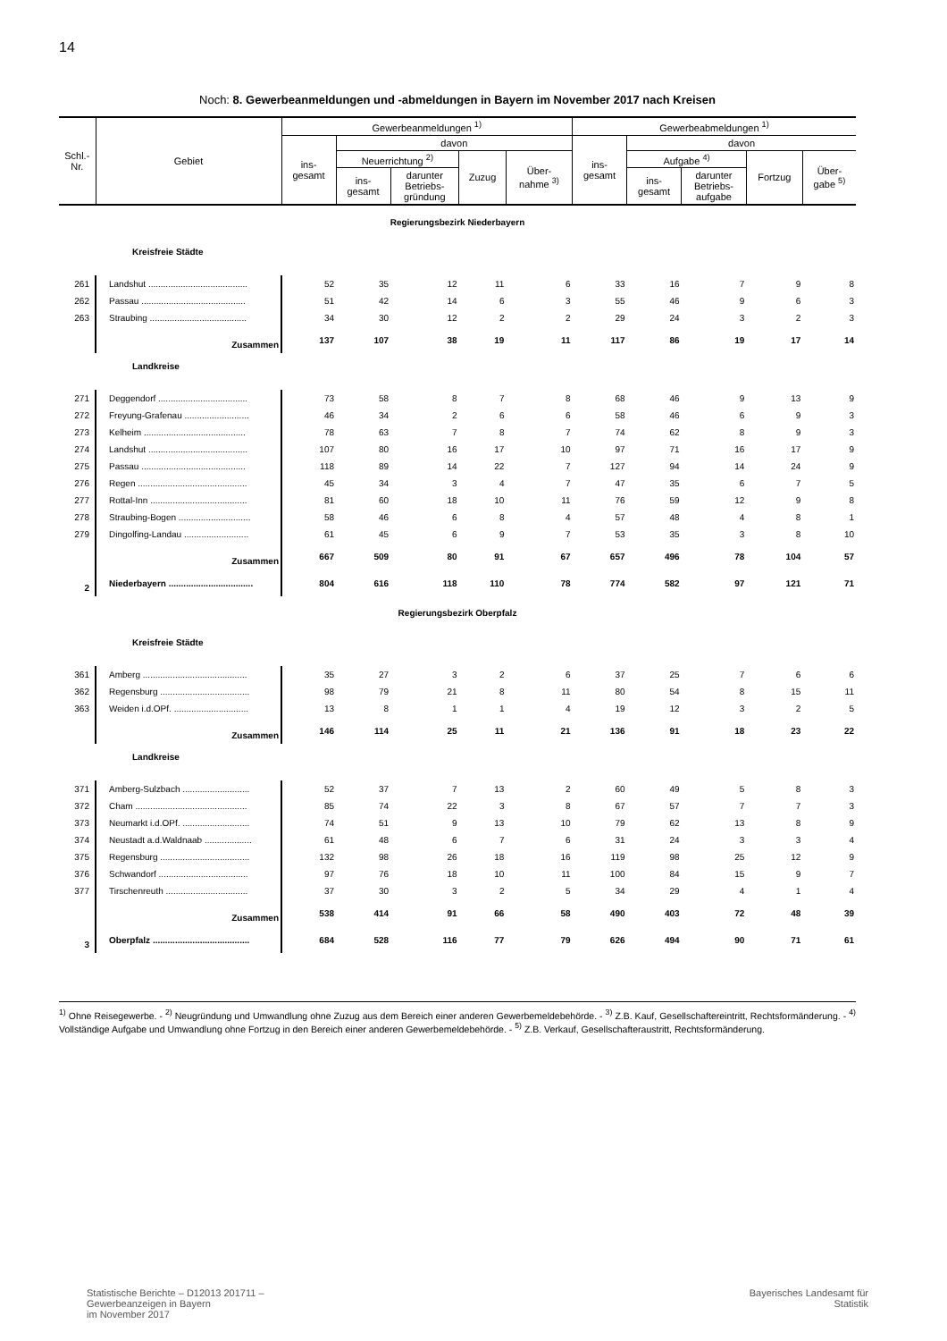14
Noch: 8. Gewerbeanmeldungen und -abmeldungen in Bayern im November 2017 nach Kreisen
| Schl.- Nr. | Gebiet | Gewerbeanmeldungen <sup>1)</sup> | | | | | Gewerbeabmeldungen <sup>1)</sup> | | | | |
| --- | --- | --- | --- | --- | --- | --- | --- | --- | --- | --- | --- |
| | | ins- gesamt | davon | | | | ins- gesamt | davon | | | |
| | | | Neuerrichtung <sup>2)</sup> | | Zuzug | Über- nahme <sup>3)</sup> | | Aufgabe <sup>4)</sup> | | Fortzug | Über- gabe <sup>5)</sup> |
| | | | ins- gesamt | darunter Betriebs- gründung | | | | ins- gesamt | darunter Betriebs- aufgabe | | |
| Regierungsbezirk Niederbayern | | | | | | | | | | | |
| Kreisfreie Städte | | | | | | | | | | | |
| 261 | Landshut ........................................ | 52 | 35 | 12 | 11 | 6 | 33 | 16 | 7 | 9 | 8 |
| 262 | Passau .......................................... | 51 | 42 | 14 | 6 | 3 | 55 | 46 | 9 | 6 | 3 |
| 263 | Straubing ....................................... | 34 | 30 | 12 | 2 | 2 | 29 | 24 | 3 | 2 | 3 |
| | Zusammen | 137 | 107 | 38 | 19 | 11 | 117 | 86 | 19 | 17 | 14 |
| Landkreise | | | | | | | | | | | |
| 271 | Deggendorf .................................... | 73 | 58 | 8 | 7 | 8 | 68 | 46 | 9 | 13 | 9 |
| 272 | Freyung-Grafenau .......................... | 46 | 34 | 2 | 6 | 6 | 58 | 46 | 6 | 9 | 3 |
| 273 | Kelheim ......................................... | 78 | 63 | 7 | 8 | 7 | 74 | 62 | 8 | 9 | 3 |
| 274 | Landshut ........................................ | 107 | 80 | 16 | 17 | 10 | 97 | 71 | 16 | 17 | 9 |
| 275 | Passau .......................................... | 118 | 89 | 14 | 22 | 7 | 127 | 94 | 14 | 24 | 9 |
| 276 | Regen ............................................ | 45 | 34 | 3 | 4 | 7 | 47 | 35 | 6 | 7 | 5 |
| 277 | Rottal-Inn ....................................... | 81 | 60 | 18 | 10 | 11 | 76 | 59 | 12 | 9 | 8 |
| 278 | Straubing-Bogen ............................. | 58 | 46 | 6 | 8 | 4 | 57 | 48 | 4 | 8 | 1 |
| 279 | Dingolfing-Landau .......................... | 61 | 45 | 6 | 9 | 7 | 53 | 35 | 3 | 8 | 10 |
| | Zusammen | 667 | 509 | 80 | 91 | 67 | 657 | 496 | 78 | 104 | 57 |
| 2 | Niederbayern .................................. | 804 | 616 | 118 | 110 | 78 | 774 | 582 | 97 | 121 | 71 |
| Regierungsbezirk Oberpfalz | | | | | | | | | | | |
| Kreisfreie Städte | | | | | | | | | | | |
| 361 | Amberg .......................................... | 35 | 27 | 3 | 2 | 6 | 37 | 25 | 7 | 6 | 6 |
| 362 | Regensburg .................................... | 98 | 79 | 21 | 8 | 11 | 80 | 54 | 8 | 15 | 11 |
| 363 | Weiden i.d.OPf. .............................. | 13 | 8 | 1 | 1 | 4 | 19 | 12 | 3 | 2 | 5 |
| | Zusammen | 146 | 114 | 25 | 11 | 21 | 136 | 91 | 18 | 23 | 22 |
| Landkreise | | | | | | | | | | | |
| 371 | Amberg-Sulzbach ........................... | 52 | 37 | 7 | 13 | 2 | 60 | 49 | 5 | 8 | 3 |
| 372 | Cham ............................................. | 85 | 74 | 22 | 3 | 8 | 67 | 57 | 7 | 7 | 3 |
| 373 | Neumarkt i.d.OPf. ........................... | 74 | 51 | 9 | 13 | 10 | 79 | 62 | 13 | 8 | 9 |
| 374 | Neustadt a.d.Waldnaab ................... | 61 | 48 | 6 | 7 | 6 | 31 | 24 | 3 | 3 | 4 |
| 375 | Regensburg .................................... | 132 | 98 | 26 | 18 | 16 | 119 | 98 | 25 | 12 | 9 |
| 376 | Schwandorf .................................... | 97 | 76 | 18 | 10 | 11 | 100 | 84 | 15 | 9 | 7 |
| 377 | Tirschenreuth ................................. | 37 | 30 | 3 | 2 | 5 | 34 | 29 | 4 | 1 | 4 |
| | Zusammen | 538 | 414 | 91 | 66 | 58 | 490 | 403 | 72 | 48 | 39 |
| 3 | Oberpfalz ....................................... | 684 | 528 | 116 | 77 | 79 | 626 | 494 | 90 | 71 | 61 |
<sup>1)</sup> Ohne Reisegewerbe. - <sup>2)</sup> Neugründung und Umwandlung ohne Zuzug aus dem Bereich einer anderen Gewerbemeldebehörde. - <sup>3)</sup> Z.B. Kauf, Gesellschaftereintritt, Rechtsformänderung. - <sup>4)</sup> Vollständige Aufgabe und Umwandlung ohne Fortzug in den Bereich einer anderen Gewerbemeldebehörde. - <sup>5)</sup> Z.B. Verkauf, Gesellschafteraustritt, Rechtsformänderung.
Statistische Berichte – D12013 201711 –
Gewerbeanzeigen in Bayern
im November 2017
Bayerisches Landesamt für
Statistik